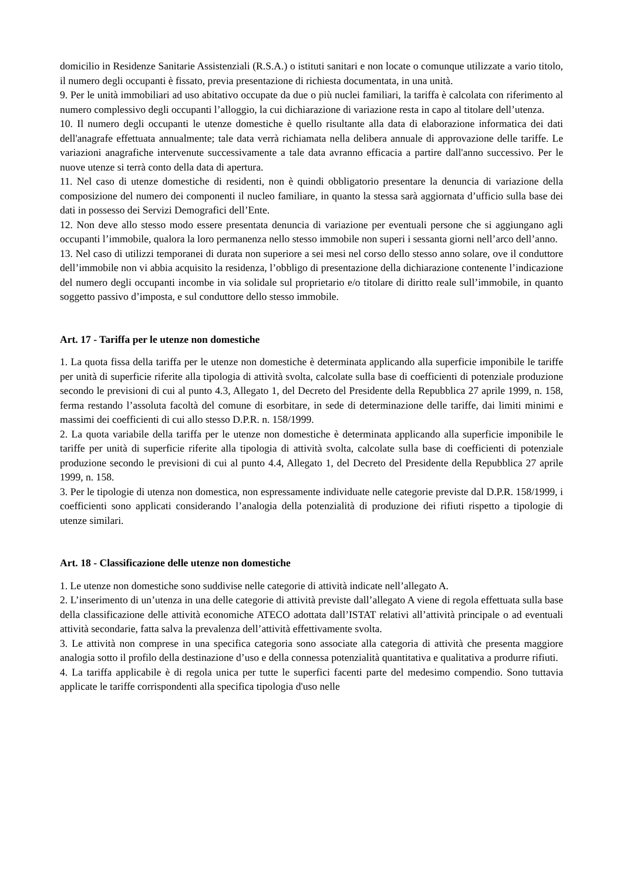domicilio in Residenze Sanitarie Assistenziali (R.S.A.) o istituti sanitari e non locate o comunque utilizzate a vario titolo, il numero degli occupanti è fissato, previa presentazione di richiesta documentata, in una unità.
9. Per le unità immobiliari ad uso abitativo occupate da due o più nuclei familiari, la tariffa è calcolata con riferimento al numero complessivo degli occupanti l’alloggio, la cui dichiarazione di variazione resta in capo al titolare dell’utenza.
10. Il numero degli occupanti le utenze domestiche è quello risultante alla data di elaborazione informatica dei dati dell'anagrafe effettuata annualmente; tale data verrà richiamata nella delibera annuale di approvazione delle tariffe. Le variazioni anagrafiche intervenute successivamente a tale data avranno efficacia a partire dall'anno successivo. Per le nuove utenze si terrà conto della data di apertura.
11. Nel caso di utenze domestiche di residenti, non è quindi obbligatorio presentare la denuncia di variazione della composizione del numero dei componenti il nucleo familiare, in quanto la stessa sarà aggiornata d’ufficio sulla base dei dati in possesso dei Servizi Demografici dell’Ente.
12. Non deve allo stesso modo essere presentata denuncia di variazione per eventuali persone che si aggiungano agli occupanti l’immobile, qualora la loro permanenza nello stesso immobile non superi i sessanta giorni nell’arco dell’anno.
13. Nel caso di utilizzi temporanei di durata non superiore a sei mesi nel corso dello stesso anno solare, ove il conduttore dell’immobile non vi abbia acquisito la residenza, l’obbligo di presentazione della dichiarazione contenente l’indicazione del numero degli occupanti incombe in via solidale sul proprietario e/o titolare di diritto reale sull’immobile, in quanto soggetto passivo d’imposta, e sul conduttore dello stesso immobile.
Art. 17 - Tariffa per le utenze non domestiche
1. La quota fissa della tariffa per le utenze non domestiche è determinata applicando alla superficie imponibile le tariffe per unità di superficie riferite alla tipologia di attività svolta, calcolate sulla base di coefficienti di potenziale produzione secondo le previsioni di cui al punto 4.3, Allegato 1, del Decreto del Presidente della Repubblica 27 aprile 1999, n. 158, ferma restando l’assoluta facoltà del comune di esorbitare, in sede di determinazione delle tariffe, dai limiti minimi e massimi dei coefficienti di cui allo stesso D.P.R. n. 158/1999.
2. La quota variabile della tariffa per le utenze non domestiche è determinata applicando alla superficie imponibile le tariffe per unità di superficie riferite alla tipologia di attività svolta, calcolate sulla base di coefficienti di potenziale produzione secondo le previsioni di cui al punto 4.4, Allegato 1, del Decreto del Presidente della Repubblica 27 aprile 1999, n. 158.
3. Per le tipologie di utenza non domestica, non espressamente individuate nelle categorie previste dal D.P.R. 158/1999, i coefficienti sono applicati considerando l’analogia della potenzialità di produzione dei rifiuti rispetto a tipologie di utenze similari.
Art. 18 - Classificazione delle utenze non domestiche
1. Le utenze non domestiche sono suddivise nelle categorie di attività indicate nell’allegato A.
2. L’inserimento di un’utenza in una delle categorie di attività previste dall’allegato A viene di regola effettuata sulla base della classificazione delle attività economiche ATECO adottata dall’ISTAT relativi all’attività principale o ad eventuali attività secondarie, fatta salva la prevalenza dell’attività effettivamente svolta.
3. Le attività non comprese in una specifica categoria sono associate alla categoria di attività che presenta maggiore analogia sotto il profilo della destinazione d’uso e della connessa potenzialità quantitativa e qualitativa a produrre rifiuti.
4. La tariffa applicabile è di regola unica per tutte le superfici facenti parte del medesimo compendio. Sono tuttavia applicate le tariffe corrispondenti alla specifica tipologia d'uso nelle